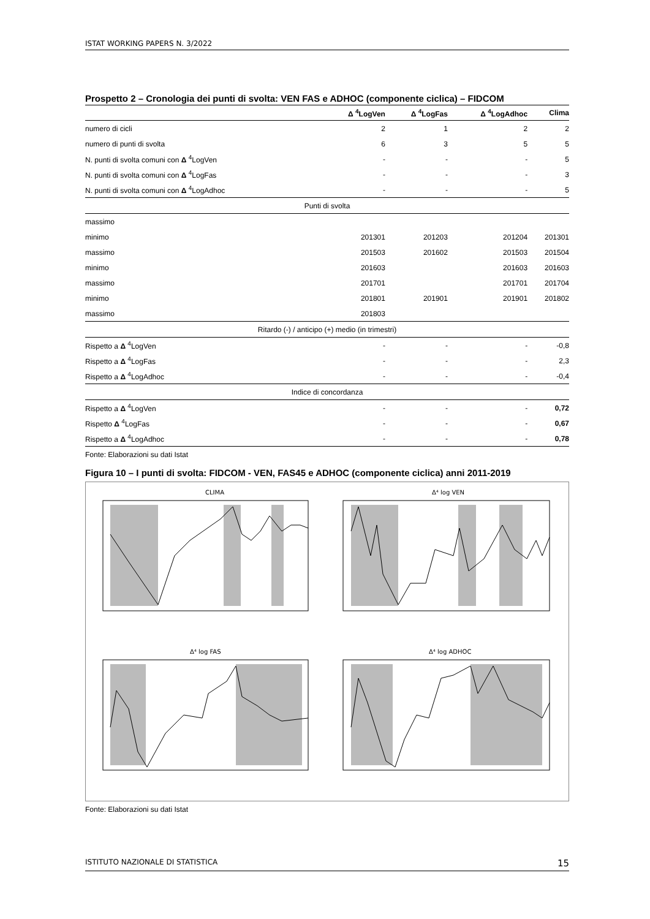ISTAT WORKING PAPERS N. 3/2022
Prospetto 2 – Cronologia dei punti di svolta: VEN FAS e ADHOC (componente ciclica) – FIDCOM
| | Δ <sup>4</sup>LogVen | Δ <sup>4</sup>LogFas | Δ <sup>4</sup>LogAdhoc | Clima |
| --- | --- | --- | --- | --- |
| numero di cicli | 2 | 1 | 2 | 2 |
| numero di punti di svolta | 6 | 3 | 5 | 5 |
| N. punti di svolta comuni con Δ <sup>4</sup>LogVen | - | - | - | 5 |
| N. punti di svolta comuni con Δ <sup>4</sup>LogFas | - | - | - | 3 |
| N. punti di svolta comuni con Δ <sup>4</sup>LogAdhoc | - | - | - | 5 |
| Punti di svolta | | | | |
| massimo | | | | |
| minimo | 201301 | 201203 | 201204 | 201301 |
| massimo | 201503 | 201602 | 201503 | 201504 |
| minimo | 201603 | | 201603 | 201603 |
| massimo | 201701 | | 201701 | 201704 |
| minimo | 201801 | 201901 | 201901 | 201802 |
| massimo | 201803 | | | |
| Ritardo (-) / anticipo (+) medio (in trimestri) | | | | |
| Rispetto a Δ <sup>4</sup>LogVen | - | - | - | -0,8 |
| Rispetto a Δ <sup>4</sup>LogFas | - | - | - | 2,3 |
| Rispetto a Δ <sup>4</sup>LogAdhoc | - | - | - | -0,4 |
| Indice di concordanza | | | | |
| Rispetto a Δ <sup>4</sup>LogVen | - | - | - | 0,72 |
| Rispetto Δ <sup>4</sup>LogFas | - | - | - | 0,67 |
| Rispetto a Δ <sup>4</sup>LogAdhoc | - | - | - | 0,78 |
Fonte: Elaborazioni su dati Istat
Figura 10 – I punti di svolta: FIDCOM - VEN, FAS45 e ADHOC (componente ciclica) anni 2011-2019
CLIMA
Δ⁴ log VEN
Δ⁴ log FAS
Δ⁴ log ADHOC
Fonte: Elaborazioni su dati Istat
ISTITUTO NAZIONALE DI STATISTICA 15